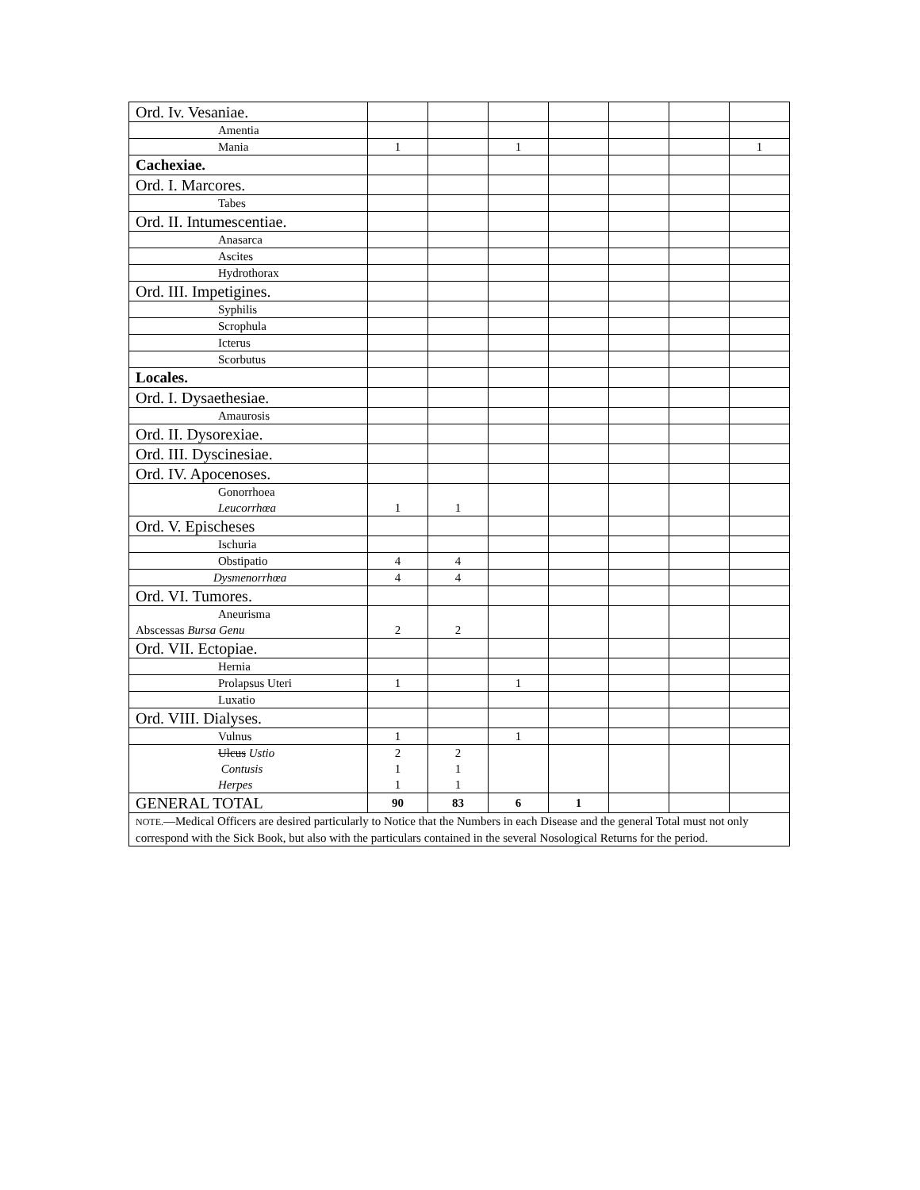| Ord. Iv. Vesaniae. | | | | | | | |
| Amentia | | | | | | | |
| Mania | 1 | | 1 | | | | 1 |
| Cachexiae. | | | | | | | |
| Ord. I. Marcores. | | | | | | | |
| Tabes | | | | | | | |
| Ord. II. Intumescentiae. | | | | | | | |
| Anasarca | | | | | | | |
| Ascites | | | | | | | |
| Hydrothorax | | | | | | | |
| Ord. III. Impetigines. | | | | | | | |
| Syphilis | | | | | | | |
| Scrophula | | | | | | | |
| Icterus | | | | | | | |
| Scorbutus | | | | | | | |
| Locales. | | | | | | | |
| Ord. I. Dysaethesiae. | | | | | | | |
| Amaurosis | | | | | | | |
| Ord. II. Dysorexiae. | | | | | | | |
| Ord. III. Dyscinesiae. | | | | | | | |
| Ord. IV. Apocenoses. | | | | | | | |
| Gonorrhoea Leucorrhœa | 1 | 1 | | | | | |
| Ord. V. Epischeses | | | | | | | |
| Ischuria | | | | | | | |
| Obstipatio | 4 | 4 | | | | | |
| Dysmenorrhœa | 4 | 4 | | | | | |
| Ord. VI. Tumores. | | | | | | | |
| Aneurisma Abscessas Bursa Genu | 2 | 2 | | | | | |
| Ord. VII. Ectopiae. | | | | | | | |
| Hernia | | | | | | | |
| Prolapsus Uteri | 1 | | 1 | | | | |
| Luxatio | | | | | | | |
| Ord. VIII. Dialyses. | | | | | | | |
| Vulnus | 1 | | 1 | | | | |
| Ulcus Ustio Contusis Herpes | 2 1 1 | 2 1 1 | | | | | |
| GENERAL TOTAL | 90 | 83 | 6 | 1 | | | |
| NOTE. —Medical Officers are desired particularly to Notice that the Numbers in each Disease and the general Total must not only correspond with the Sick Book, but also with the particulars contained in the several Nosological Returns for the period. | | | | | | | |